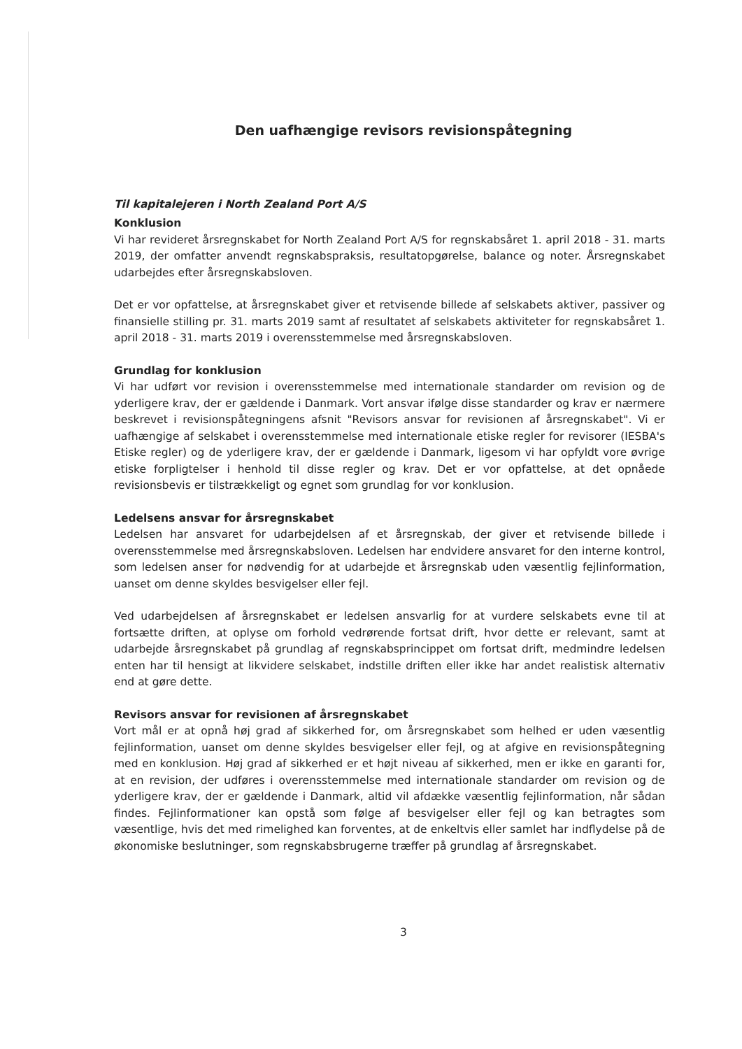Den uafhængige revisors revisionspåtegning
Til kapitalejeren i North Zealand Port A/S
Konklusion
Vi har revideret årsregnskabet for North Zealand Port A/S for regnskabsåret 1. april 2018 - 31. marts 2019, der omfatter anvendt regnskabspraksis, resultatopgørelse, balance og noter. Årsregnskabet udarbejdes efter årsregnskabsloven.
Det er vor opfattelse, at årsregnskabet giver et retvisende billede af selskabets aktiver, passiver og finansielle stilling pr. 31. marts 2019 samt af resultatet af selskabets aktiviteter for regnskabsåret 1. april 2018 - 31. marts 2019 i overensstemmelse med årsregnskabsloven.
Grundlag for konklusion
Vi har udført vor revision i overensstemmelse med internationale standarder om revision og de yderligere krav, der er gældende i Danmark. Vort ansvar ifølge disse standarder og krav er nærmere beskrevet i revisionspåtegningens afsnit "Revisors ansvar for revisionen af årsregnskabet". Vi er uafhængige af selskabet i overensstemmelse med internationale etiske regler for revisorer (IESBA's Etiske regler) og de yderligere krav, der er gældende i Danmark, ligesom vi har opfyldt vore øvrige etiske forpligtelser i henhold til disse regler og krav. Det er vor opfattelse, at det opnåede revisionsbevis er tilstrækkeligt og egnet som grundlag for vor konklusion.
Ledelsens ansvar for årsregnskabet
Ledelsen har ansvaret for udarbejdelsen af et årsregnskab, der giver et retvisende billede i overensstemmelse med årsregnskabsloven. Ledelsen har endvidere ansvaret for den interne kontrol, som ledelsen anser for nødvendig for at udarbejde et årsregnskab uden væsentlig fejlinformation, uanset om denne skyldes besvigelser eller fejl.
Ved udarbejdelsen af årsregnskabet er ledelsen ansvarlig for at vurdere selskabets evne til at fortsætte driften, at oplyse om forhold vedrørende fortsat drift, hvor dette er relevant, samt at udarbejde årsregnskabet på grundlag af regnskabsprincippet om fortsat drift, medmindre ledelsen enten har til hensigt at likvidere selskabet, indstille driften eller ikke har andet realistisk alternativ end at gøre dette.
Revisors ansvar for revisionen af årsregnskabet
Vort mål er at opnå høj grad af sikkerhed for, om årsregnskabet som helhed er uden væsentlig fejlinformation, uanset om denne skyldes besvigelser eller fejl, og at afgive en revisionspåtegning med en konklusion. Høj grad af sikkerhed er et højt niveau af sikkerhed, men er ikke en garanti for, at en revision, der udføres i overensstemmelse med internationale standarder om revision og de yderligere krav, der er gældende i Danmark, altid vil afdække væsentlig fejlinformation, når sådan findes. Fejlinformationer kan opstå som følge af besvigelser eller fejl og kan betragtes som væsentlige, hvis det med rimelighed kan forventes, at de enkeltvis eller samlet har indflydelse på de økonomiske beslutninger, som regnskabsbrugerne træffer på grundlag af årsregnskabet.
3